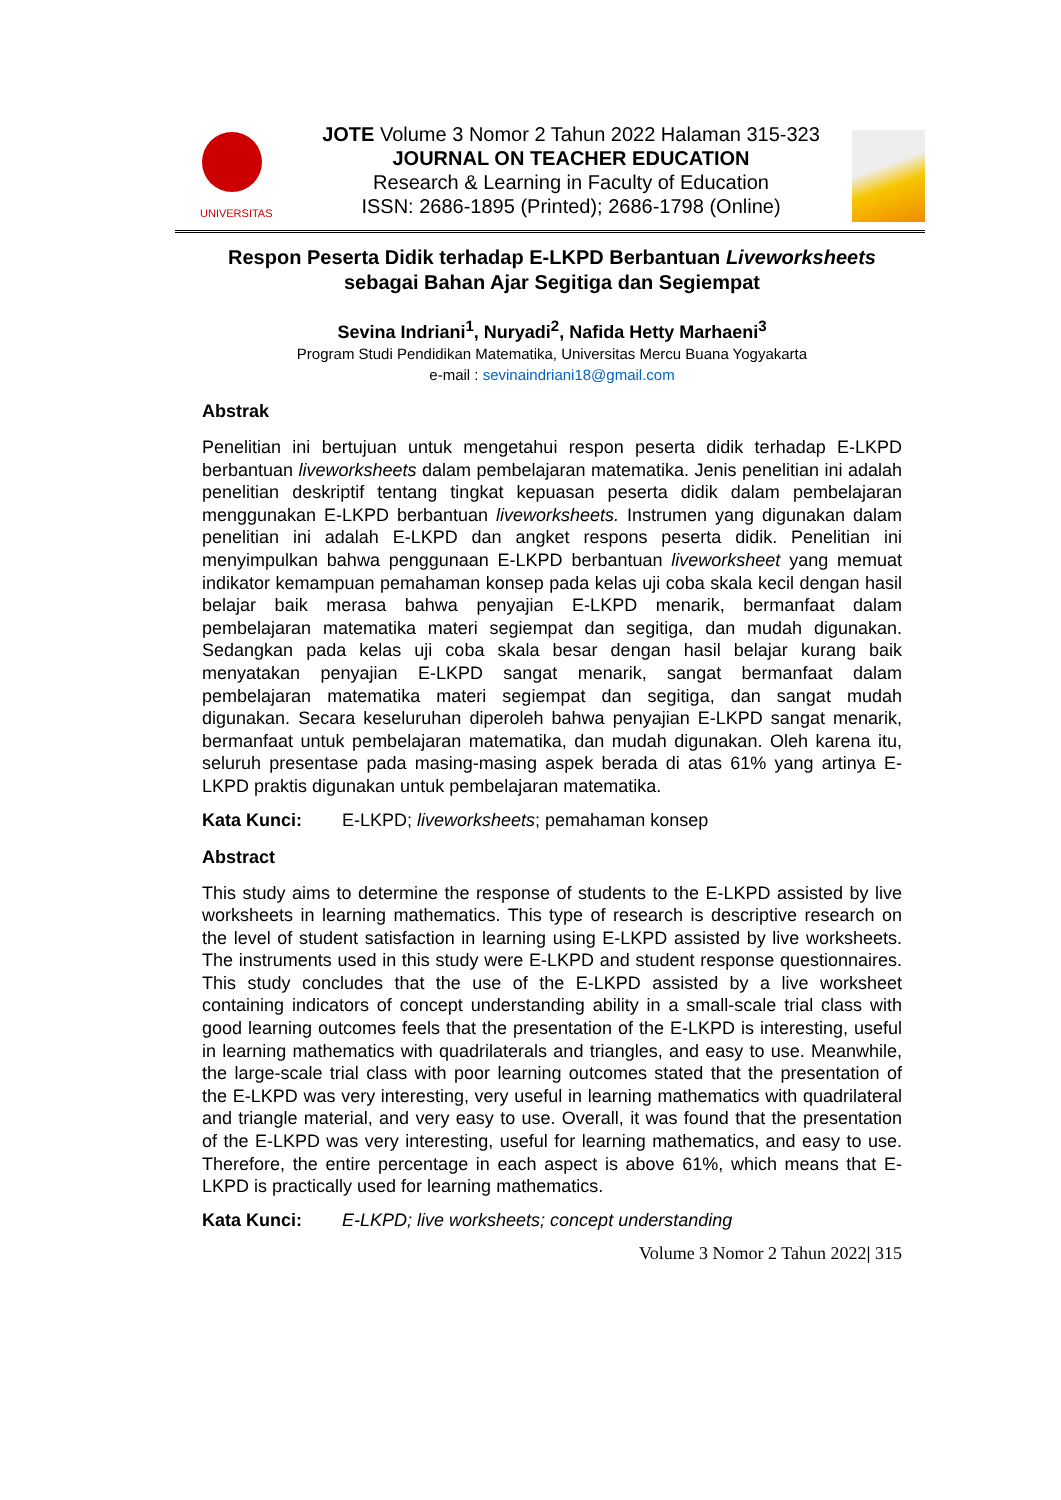UNIVERSITAS
JOTE Volume 3 Nomor 2 Tahun 2022 Halaman 315-323
JOURNAL ON TEACHER EDUCATION
Research & Learning in Faculty of Education
ISSN: 2686-1895 (Printed); 2686-1798 (Online)
Respon Peserta Didik terhadap E-LKPD Berbantuan Liveworksheets sebagai Bahan Ajar Segitiga dan Segiempat
Sevina Indriani<sup>1</sup>, Nuryadi<sup>2</sup>, Nafida Hetty Marhaeni<sup>3</sup>
Program Studi Pendidikan Matematika, Universitas Mercu Buana Yogyakarta
e-mail : sevinaindriani18@gmail.com
Abstrak
Penelitian ini bertujuan untuk mengetahui respon peserta didik terhadap E-LKPD berbantuan liveworksheets dalam pembelajaran matematika. Jenis penelitian ini adalah penelitian deskriptif tentang tingkat kepuasan peserta didik dalam pembelajaran menggunakan E-LKPD berbantuan liveworksheets. Instrumen yang digunakan dalam penelitian ini adalah E-LKPD dan angket respons peserta didik. Penelitian ini menyimpulkan bahwa penggunaan E-LKPD berbantuan liveworksheet yang memuat indikator kemampuan pemahaman konsep pada kelas uji coba skala kecil dengan hasil belajar baik merasa bahwa penyajian E-LKPD menarik, bermanfaat dalam pembelajaran matematika materi segiempat dan segitiga, dan mudah digunakan. Sedangkan pada kelas uji coba skala besar dengan hasil belajar kurang baik menyatakan penyajian E-LKPD sangat menarik, sangat bermanfaat dalam pembelajaran matematika materi segiempat dan segitiga, dan sangat mudah digunakan. Secara keseluruhan diperoleh bahwa penyajian E-LKPD sangat menarik, bermanfaat untuk pembelajaran matematika, dan mudah digunakan. Oleh karena itu, seluruh presentase pada masing-masing aspek berada di atas 61% yang artinya E-LKPD praktis digunakan untuk pembelajaran matematika.
Kata Kunci: E-LKPD; liveworksheets; pemahaman konsep
Abstract
This study aims to determine the response of students to the E-LKPD assisted by live worksheets in learning mathematics. This type of research is descriptive research on the level of student satisfaction in learning using E-LKPD assisted by live worksheets. The instruments used in this study were E-LKPD and student response questionnaires. This study concludes that the use of the E-LKPD assisted by a live worksheet containing indicators of concept understanding ability in a small-scale trial class with good learning outcomes feels that the presentation of the E-LKPD is interesting, useful in learning mathematics with quadrilaterals and triangles, and easy to use. Meanwhile, the large-scale trial class with poor learning outcomes stated that the presentation of the E-LKPD was very interesting, very useful in learning mathematics with quadrilateral and triangle material, and very easy to use. Overall, it was found that the presentation of the E-LKPD was very interesting, useful for learning mathematics, and easy to use. Therefore, the entire percentage in each aspect is above 61%, which means that E-LKPD is practically used for learning mathematics.
Kata Kunci: E-LKPD; live worksheets; concept understanding
Volume 3 Nomor 2 Tahun 2022| 315